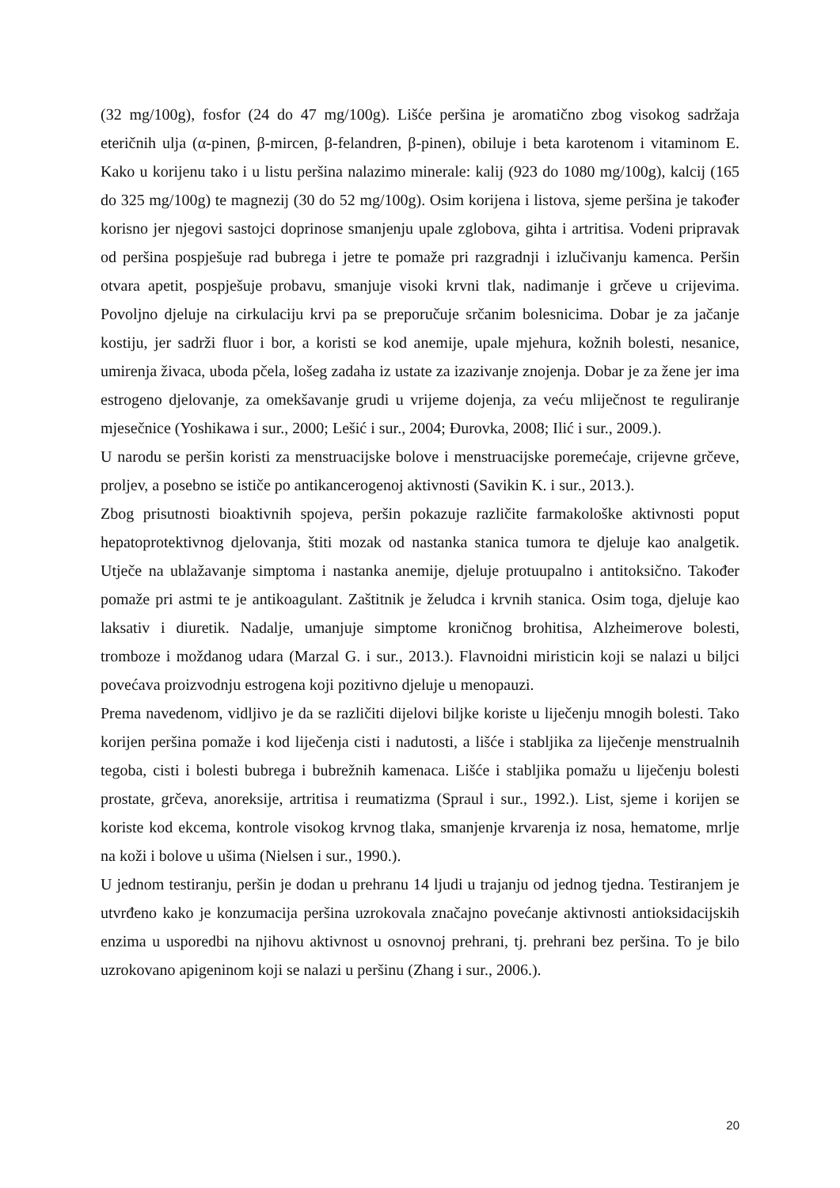(32 mg/100g), fosfor (24 do 47 mg/100g). Lišće peršina je aromatično zbog visokog sadržaja eteričnih ulja (α-pinen, β-mircen, β-felandren, β-pinen), obiluje i beta karotenom i vitaminom E. Kako u korijenu tako i u listu peršina nalazimo minerale: kalij (923 do 1080 mg/100g), kalcij (165 do 325 mg/100g) te magnezij (30 do 52 mg/100g). Osim korijena i listova, sjeme peršina je također korisno jer njegovi sastojci doprinose smanjenju upale zglobova, gihta i artritisa. Vodeni pripravak od peršina pospješuje rad bubrega i jetre te pomaže pri razgradnji i izlučivanju kamenca. Peršin otvara apetit, pospješuje probavu, smanjuje visoki krvni tlak, nadimanje i grčeve u crijevima. Povoljno djeluje na cirkulaciju krvi pa se preporučuje srčanim bolesnicima. Dobar je za jačanje kostiju, jer sadrži fluor i bor, a koristi se kod anemije, upale mjehura, kožnih bolesti, nesanice, umirenja živaca, uboda pčela, lošeg zadaha iz ustate za izazivanje znojenja. Dobar je za žene jer ima estrogeno djelovanje, za omekšavanje grudi u vrijeme dojenja, za veću mliječnost te reguliranje mjesečnice (Yoshikawa i sur., 2000; Lešić i sur., 2004; Đurovka, 2008; Ilić i sur., 2009.).
U narodu se peršin koristi za menstruacijske bolove i menstruacijske poremećaje, crijevne grčeve, proljev, a posebno se ističe po antikancerogenoj aktivnosti (Savikin K. i sur., 2013.).
Zbog prisutnosti bioaktivnih spojeva, peršin pokazuje različite farmakološke aktivnosti poput hepatoprotektivnog djelovanja, štiti mozak od nastanka stanica tumora te djeluje kao analgetik. Utječe na ublažavanje simptoma i nastanka anemije, djeluje protuupalno i antitoksično. Također pomaže pri astmi te je antikoagulant. Zaštitnik je želudca i krvnih stanica. Osim toga, djeluje kao laksativ i diuretik. Nadalje, umanjuje simptome kroničnog brohitisa, Alzheimerove bolesti, tromboze i moždanog udara (Marzal G. i sur., 2013.). Flavnoidni miristicin koji se nalazi u biljci povećava proizvodnju estrogena koji pozitivno djeluje u menopauzi.
Prema navedenom, vidljivo je da se različiti dijelovi biljke koriste u liječenju mnogih bolesti. Tako korijen peršina pomaže i kod liječenja cisti i nadutosti, a lišće i stabljika za liječenje menstrualnih tegoba, cisti i bolesti bubrega i bubrežnih kamenaca. Lišće i stabljika pomažu u liječenju bolesti prostate, grčeva, anoreksije, artritisa i reumatizma (Spraul i sur., 1992.). List, sjeme i korijen se koriste kod ekcema, kontrole visokog krvnog tlaka, smanjenje krvarenja iz nosa, hematome, mrlje na koži i bolove u ušima (Nielsen i sur., 1990.).
U jednom testiranju, peršin je dodan u prehranu 14 ljudi u trajanju od jednog tjedna. Testiranjem je utvrđeno kako je konzumacija peršina uzrokovala značajno povećanje aktivnosti antioksidacijskih enzima u usporedbi na njihovu aktivnost u osnovnoj prehrani, tj. prehrani bez peršina. To je bilo uzrokovano apigeninom koji se nalazi u peršinu (Zhang i sur., 2006.).
20